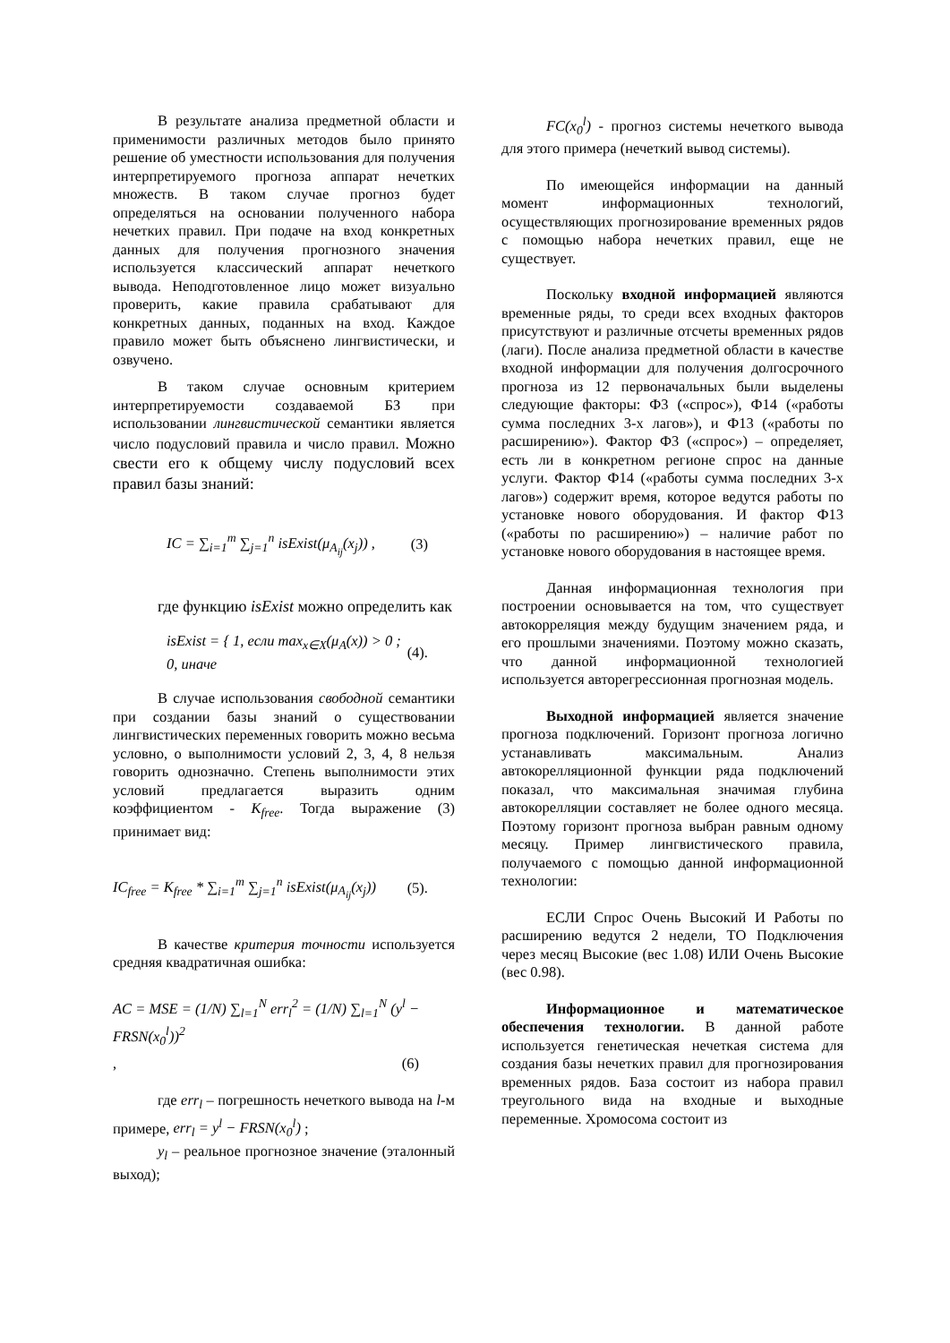В результате анализа предметной области и применимости различных методов было принято решение об уместности использования для получения интерпретируемого прогноза аппарат нечетких множеств. В таком случае прогноз будет определяться на основании полученного набора нечетких правил. При подаче на вход конкретных данных для получения прогнозного значения используется классический аппарат нечеткого вывода. Неподготовленное лицо может визуально проверить, какие правила срабатывают для конкретных данных, поданных на вход. Каждое правило может быть объяснено лингвистически, и озвучено.
В таком случае основным критерием интерпретируемости создаваемой БЗ при использовании лингвистической семантики является число подусловий правила и число правил. Можно свести его к общему числу подусловий всех правил базы знаний:
IC = ∑<sub>i=1</sub><sup>m</sup> ∑<sub>j=1</sub><sup>n</sup> isExist(μ<sub>A<sub>ij</sub></sub>(x<sub>j</sub>)) , (3)
где функцию isExist можно определить как
isExist = { 1, если max<sub>x∈X</sub>(μ<sub>A</sub>(x)) > 0 ; 0, иначе (4).
В случае использования свободной семантики при создании базы знаний о существовании лингвистических переменных говорить можно весьма условно, о выполнимости условий 2, 3, 4, 8 нельзя говорить однозначно. Степень выполнимости этих условий предлагается выразить одним коэффициентом - K<sub>free</sub>. Тогда выражение (3) принимает вид:
IC<sub>free</sub> = K<sub>free</sub> * ∑<sub>i=1</sub><sup>m</sup> ∑<sub>j=1</sub><sup>n</sup> isExist(μ<sub>A<sub>ij</sub></sub>(x<sub>j</sub>)) (5).
В качестве критерия точности используется средняя квадратичная ошибка:
AC = MSE = (1/N) ∑<sub>l=1</sub><sup>N</sup> err<sub>l</sub><sup>2</sup> = (1/N) ∑<sub>l=1</sub><sup>N</sup> (y<sup>l</sup> − FRSN(x<sub>0</sub><sup>l</sup>))<sup>2</sup>
, (6)
где err<sub>l</sub> – погрешность нечеткого вывода на l-м примере, err<sub>l</sub> = y<sup>l</sup> − FRSN(x<sub>0</sub><sup>l</sup>) ;
y<sub>l</sub> – реальное прогнозное значение (эталонный выход);
FC(x<sub>0</sub><sup>l</sup>) - прогноз системы нечеткого вывода для этого примера (нечеткий вывод системы).
По имеющейся информации на данный момент информационных технологий, осуществляющих прогнозирование временных рядов с помощью набора нечетких правил, еще не существует.
Поскольку входной информацией являются временные ряды, то среди всех входных факторов присутствуют и различные отсчеты временных рядов (лаги). После анализа предметной области в качестве входной информации для получения долгосрочного прогноза из 12 первоначальных были выделены следующие факторы: Ф3 («спрос»), Ф14 («работы сумма последних 3-х лагов»), и Ф13 («работы по расширению»). Фактор Ф3 («спрос») – определяет, есть ли в конкретном регионе спрос на данные услуги. Фактор Ф14 («работы сумма последних 3-х лагов») содержит время, которое ведутся работы по установке нового оборудования. И фактор Ф13 («работы по расширению») – наличие работ по установке нового оборудования в настоящее время.
Данная информационная технология при построении основывается на том, что существует автокорреляция между будущим значением ряда, и его прошлыми значениями. Поэтому можно сказать, что данной информационной технологией используется авторегрессионная прогнозная модель.
Выходной информацией является значение прогноза подключений. Горизонт прогноза логично устанавливать максимальным. Анализ автокорелляционной функции ряда подключений показал, что максимальная значимая глубина автокорелляции составляет не более одного месяца. Поэтому горизонт прогноза выбран равным одному месяцу. Пример лингвистического правила, получаемого с помощью данной информационной технологии:
ЕСЛИ Спрос Очень Высокий И Работы по расширению ведутся 2 недели, ТО Подключения через месяц Высокие (вес 1.08) ИЛИ Очень Высокие (вес 0.98).
Информационное и математическое обеспечения технологии. В данной работе используется генетическая нечеткая система для создания базы нечетких правил для прогнозирования временных рядов. База состоит из набора правил треугольного вида на входные и выходные переменные. Хромосома состоит из